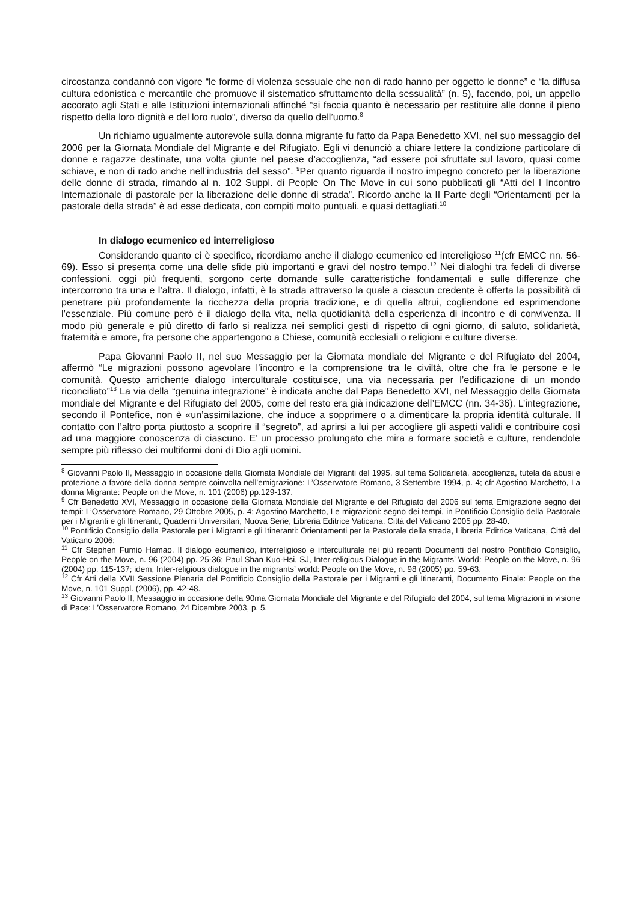circostanza condannò con vigore “le forme di violenza sessuale che non di rado hanno per oggetto le donne” e “la diffusa cultura edonistica e mercantile che promuove il sistematico sfruttamento della sessualità” (n. 5), facendo, poi, un appello accorato agli Stati e alle Istituzioni internazionali affinché “si faccia quanto è necessario per restituire alle donne il pieno rispetto della loro dignità e del loro ruolo”, diverso da quello dell’uomo.<sup>8</sup>
Un richiamo ugualmente autorevole sulla donna migrante fu fatto da Papa Benedetto XVI, nel suo messaggio del 2006 per la Giornata Mondiale del Migrante e del Rifugiato. Egli vi denunciò a chiare lettere la condizione particolare di donne e ragazze destinate, una volta giunte nel paese d’accoglienza, “ad essere poi sfruttate sul lavoro, quasi come schiave, e non di rado anche nell’industria del sesso”. <sup>9</sup>Per quanto riguarda il nostro impegno concreto per la liberazione delle donne di strada, rimando al n. 102 Suppl. di People On The Move in cui sono pubblicati gli “Atti del I Incontro Internazionale di pastorale per la liberazione delle donne di strada”. Ricordo anche la II Parte degli “Orientamenti per la pastorale della strada” è ad esse dedicata, con compiti molto puntuali, e quasi dettagliati.<sup>10</sup>
In dialogo ecumenico ed interreligioso
Considerando quanto ci è specifico, ricordiamo anche il dialogo ecumenico ed intereligioso <sup>11</sup>(cfr EMCC nn. 56-69). Esso si presenta come una delle sfide più importanti e gravi del nostro tempo.<sup>12</sup> Nei dialoghi tra fedeli di diverse confessioni, oggi più frequenti, sorgono certe domande sulle caratteristiche fondamentali e sulle differenze che intercorrono tra una e l’altra. Il dialogo, infatti, è la strada attraverso la quale a ciascun credente è offerta la possibilità di penetrare più profondamente la ricchezza della propria tradizione, e di quella altrui, cogliendone ed esprimendone l’essenziale. Più comune però è il dialogo della vita, nella quotidianità della esperienza di incontro e di convivenza. Il modo più generale e più diretto di farlo si realizza nei semplici gesti di rispetto di ogni giorno, di saluto, solidarietà, fraternità e amore, fra persone che appartengono a Chiese, comunità ecclesiali o religioni e culture diverse.
Papa Giovanni Paolo II, nel suo Messaggio per la Giornata mondiale del Migrante e del Rifugiato del 2004, affermò “Le migrazioni possono agevolare l’incontro e la comprensione tra le civiltà, oltre che fra le persone e le comunità. Questo arrichente dialogo interculturale costituisce, una via necessaria per l’edificazione di un mondo riconciliato”<sup>13</sup> La via della “genuina integrazione” è indicata anche dal Papa Benedetto XVI, nel Messaggio della Giornata mondiale del Migrante e del Rifugiato del 2005, come del resto era già indicazione dell’EMCC (nn. 34-36). L’integrazione, secondo il Pontefice, non è «un’assimilazione, che induce a sopprimere o a dimenticare la propria identità culturale. Il contatto con l’altro porta piuttosto a scoprire il “segreto”, ad aprirsi a lui per accogliere gli aspetti validi e contribuire così ad una maggiore conoscenza di ciascuno. E’ un processo prolungato che mira a formare società e culture, rendendole sempre più riflesso dei multiformi doni di Dio agli uomini.
<sup>8</sup> Giovanni Paolo II, Messaggio in occasione della Giornata Mondiale dei Migranti del 1995, sul tema Solidarietà, accoglienza, tutela da abusi e protezione a favore della donna sempre coinvolta nell’emigrazione: L’Osservatore Romano, 3 Settembre 1994, p. 4; cfr Agostino Marchetto, La donna Migrante: People on the Move, n. 101 (2006) pp.129-137.
<sup>9</sup> Cfr Benedetto XVI, Messaggio in occasione della Giornata Mondiale del Migrante e del Rifugiato del 2006 sul tema Emigrazione segno dei tempi: L’Osservatore Romano, 29 Ottobre 2005, p. 4; Agostino Marchetto, Le migrazioni: segno dei tempi, in Pontificio Consiglio della Pastorale per i Migranti e gli Itineranti, Quaderni Universitari, Nuova Serie, Libreria Editrice Vaticana, Città del Vaticano 2005 pp. 28-40.
<sup>10</sup> Pontificio Consiglio della Pastorale per i Migranti e gli Itineranti: Orientamenti per la Pastorale della strada, Libreria Editrice Vaticana, Città del Vaticano 2006;
<sup>11</sup> Cfr Stephen Fumio Hamao, Il dialogo ecumenico, interreligioso e interculturale nei più recenti Documenti del nostro Pontificio Consiglio, People on the Move, n. 96 (2004) pp. 25-36; Paul Shan Kuo-Hsi, SJ, Inter-religious Dialogue in the Migrants’ World: People on the Move, n. 96 (2004) pp. 115-137; idem, Inter-religious dialogue in the migrants’ world: People on the Move, n. 98 (2005) pp. 59-63.
<sup>12</sup> Cfr Atti della XVII Sessione Plenaria del Pontificio Consiglio della Pastorale per i Migranti e gli Itineranti, Documento Finale: People on the Move, n. 101 Suppl. (2006), pp. 42-48.
<sup>13</sup> Giovanni Paolo II, Messaggio in occasione della 90ma Giornata Mondiale del Migrante e del Rifugiato del 2004, sul tema Migrazioni in visione di Pace: L’Osservatore Romano, 24 Dicembre 2003, p. 5.